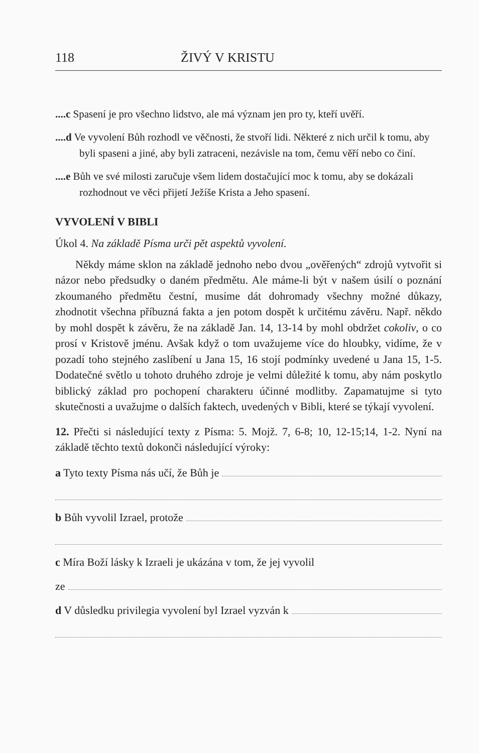118 ŽIVÝ V KRISTU
....c Spasení je pro všechno lidstvo, ale má význam jen pro ty, kteří uvěří.
....d Ve vyvolení Bůh rozhodl ve věčnosti, že stvoří lidi. Některé z nich určil k tomu, aby byli spaseni a jiné, aby byli zatraceni, nezávisle na tom, čemu věří nebo co činí.
....e Bůh ve své milosti zaručuje všem lidem dostačující moc k tomu, aby se dokázali rozhodnout ve věci přijetí Ježíše Krista a Jeho spasení.
VYVOLENÍ V BIBLI
Úkol 4. Na základě Písma urči pět aspektů vyvolení.
Někdy máme sklon na základě jednoho nebo dvou „ověřených“ zdrojů vytvořit si názor nebo předsudky o daném předmětu. Ale máme-li být v našem úsilí o poznání zkoumaného předmětu čestní, musíme dát dohromady všechny možné důkazy, zhodnotit všechna příbuzná fakta a jen potom dospět k určitému závěru. Např. někdo by mohl dospět k závěru, že na základě Jan. 14, 13-14 by mohl obdržet cokoliv, o co prosí v Kristově jménu. Avšak když o tom uvažujeme více do hloubky, vidíme, že v pozadí toho stejného zaslíbení u Jana 15, 16 stojí podmínky uvedené u Jana 15, 1-5. Dodatečné světlo u tohoto druhého zdroje je velmi důležité k tomu, aby nám poskytlo biblický základ pro pochopení charakteru účinné modlitby. Zapamatujme si tyto skutečnosti a uvažujme o dalších faktech, uvedených v Bibli, které se týkají vyvolení.
12. Přečti si následující texty z Písma: 5. Mojž. 7, 6-8; 10, 12-15;14, 1-2. Nyní na základě těchto textů dokonči následující výroky:
a Tyto texty Písma nás učí, že Bůh je
b Bůh vyvolil Izrael, protože
c Míra Boží lásky k Izraeli je ukázána v tom, že jej vyvolil
ze
d V důsledku privilegia vyvolení byl Izrael vyzván k